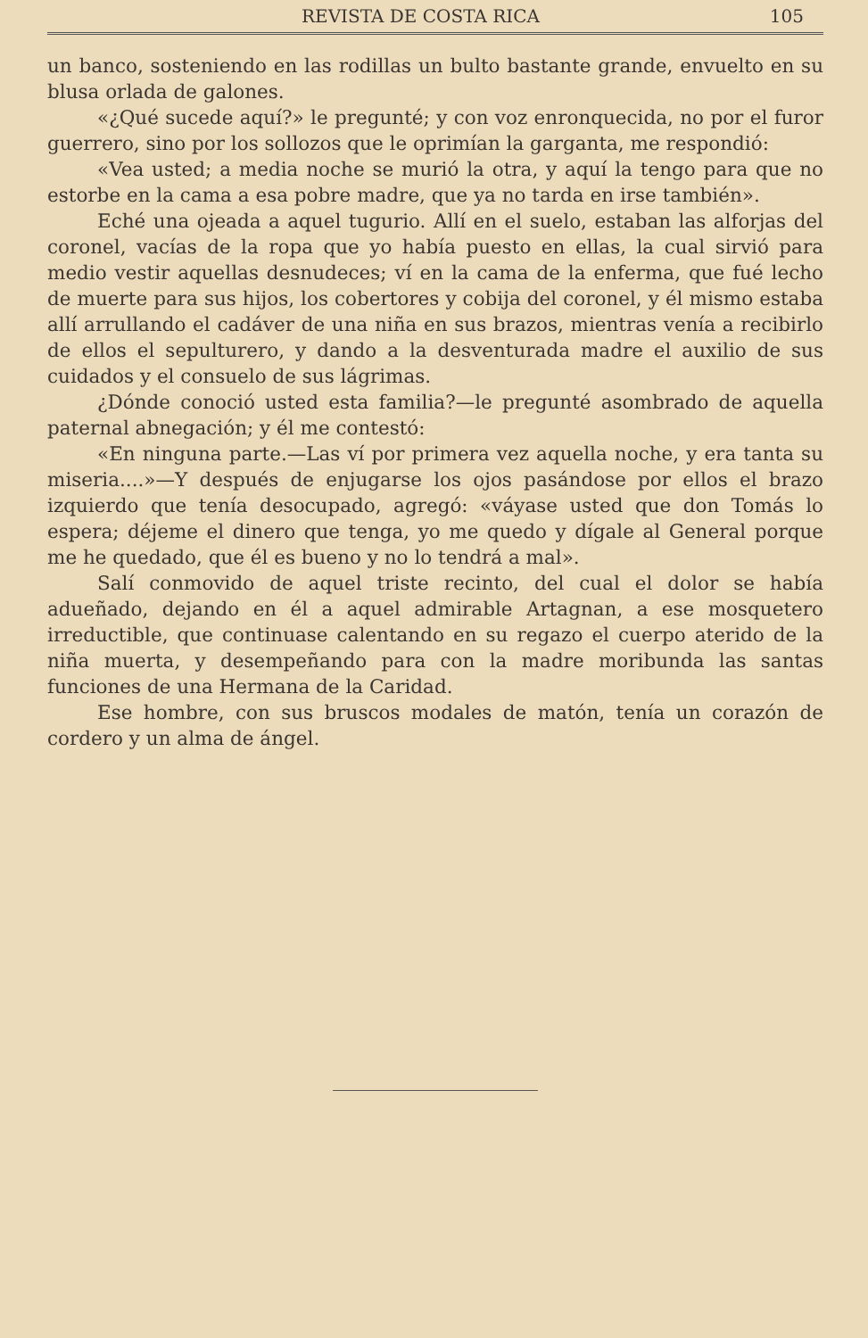REVISTA DE COSTA RICA 105
un banco, sosteniendo en las rodillas un bulto bastante grande, envuelto en su blusa orlada de galones.
«¿Qué sucede aquí?» le pregunté; y con voz enronquecida, no por el furor guerrero, sino por los sollozos que le oprimían la garganta, me respondió:
«Vea usted; a media noche se murió la otra, y aquí la tengo para que no estorbe en la cama a esa pobre madre, que ya no tarda en irse también».
Eché una ojeada a aquel tugurio. Allí en el suelo, estaban las alforjas del coronel, vacías de la ropa que yo había puesto en ellas, la cual sirvió para medio vestir aquellas desnudeces; ví en la cama de la enferma, que fué lecho de muerte para sus hijos, los cobertores y cobija del coronel, y él mismo estaba allí arrullando el cadáver de una niña en sus brazos, mientras venía a recibirlo de ellos el sepulturero, y dando a la desventurada madre el auxilio de sus cuidados y el consuelo de sus lágrimas.
¿Dónde conoció usted esta familia?—le pregunté asombrado de aquella paternal abnegación; y él me contestó:
«En ninguna parte.—Las ví por primera vez aquella noche, y era tanta su miseria....»—Y después de enjugarse los ojos pasándose por ellos el brazo izquierdo que tenía desocupado, agregó: «váyase usted que don Tomás lo espera; déjeme el dinero que tenga, yo me quedo y dígale al General porque me he quedado, que él es bueno y no lo tendrá a mal».
Salí conmovido de aquel triste recinto, del cual el dolor se había adueñado, dejando en él a aquel admirable Artagnan, a ese mosquetero irreductible, que continuase calentando en su regazo el cuerpo aterido de la niña muerta, y desempeñando para con la madre moribunda las santas funciones de una Hermana de la Caridad.
Ese hombre, con sus bruscos modales de matón, tenía un corazón de cordero y un alma de ángel.